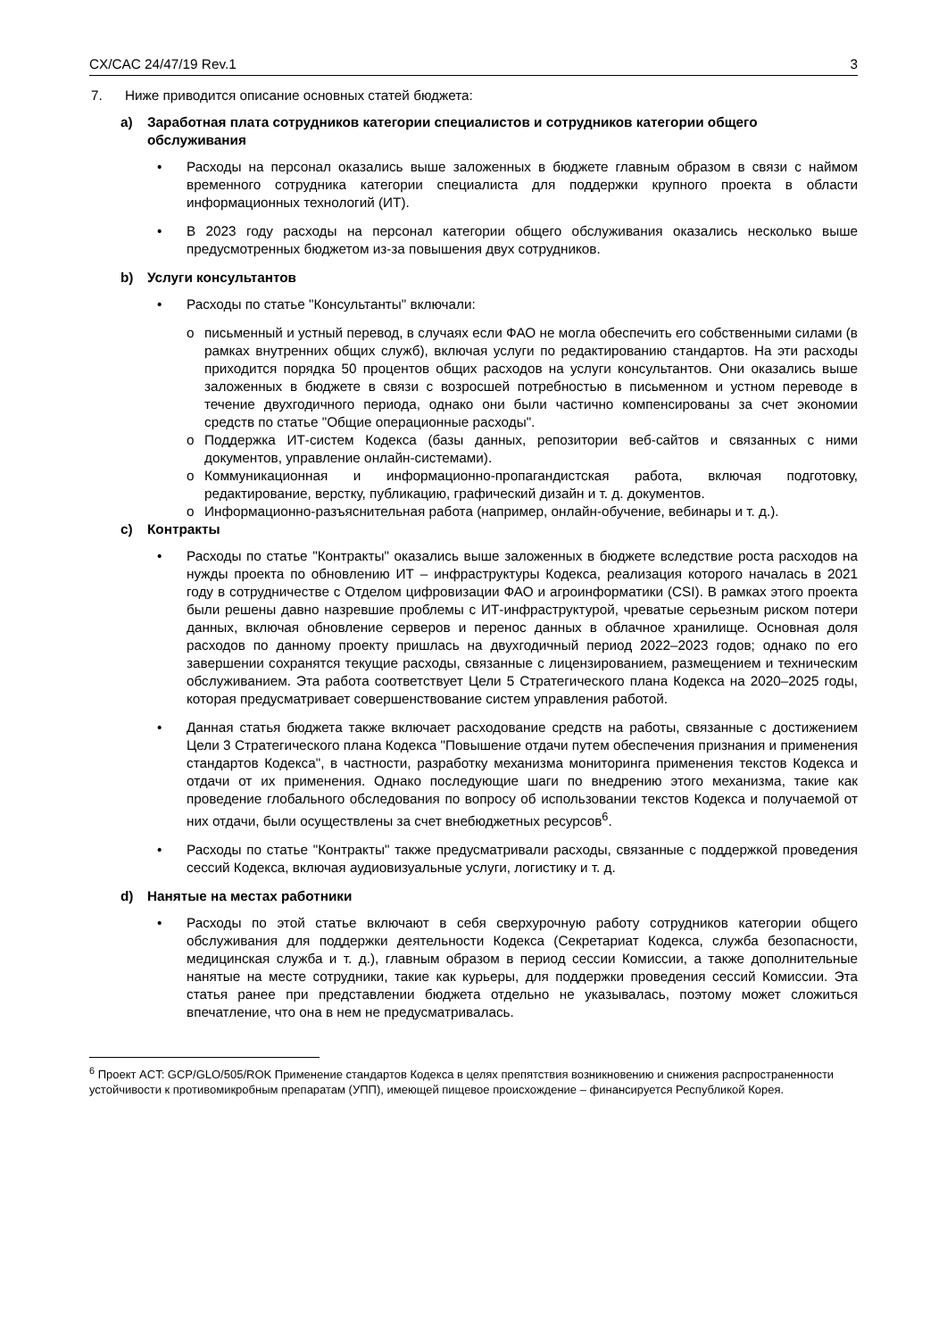CX/CAC 24/47/19 Rev.1 3
7. Ниже приводится описание основных статей бюджета:
a) Заработная плата сотрудников категории специалистов и сотрудников категории общего обслуживания
• Расходы на персонал оказались выше заложенных в бюджете главным образом в связи с наймом временного сотрудника категории специалиста для поддержки крупного проекта в области информационных технологий (ИТ).
• В 2023 году расходы на персонал категории общего обслуживания оказались несколько выше предусмотренных бюджетом из-за повышения двух сотрудников.
b) Услуги консультантов
• Расходы по статье "Консультанты" включали:
o письменный и устный перевод, в случаях если ФАО не могла обеспечить его собственными силами (в рамках внутренних общих служб), включая услуги по редактированию стандартов. На эти расходы приходится порядка 50 процентов общих расходов на услуги консультантов. Они оказались выше заложенных в бюджете в связи с возросшей потребностью в письменном и устном переводе в течение двухгодичного периода, однако они были частично компенсированы за счет экономии средств по статье "Общие операционные расходы".
o Поддержка ИТ-систем Кодекса (базы данных, репозитории веб-сайтов и связанных с ними документов, управление онлайн-системами).
o Коммуникационная и информационно-пропагандистская работа, включая подготовку, редактирование, верстку, публикацию, графический дизайн и т. д. документов.
o Информационно-разъяснительная работа (например, онлайн-обучение, вебинары и т. д.).
c) Контракты
• Расходы по статье "Контракты" оказались выше заложенных в бюджете вследствие роста расходов на нужды проекта по обновлению ИТ – инфраструктуры Кодекса, реализация которого началась в 2021 году в сотрудничестве с Отделом цифровизации ФАО и агроинформатики (CSI). В рамках этого проекта были решены давно назревшие проблемы с ИТ-инфраструктурой, чреватые серьезным риском потери данных, включая обновление серверов и перенос данных в облачное хранилище. Основная доля расходов по данному проекту пришлась на двухгодичный период 2022–2023 годов; однако по его завершении сохранятся текущие расходы, связанные с лицензированием, размещением и техническим обслуживанием. Эта работа соответствует Цели 5 Стратегического плана Кодекса на 2020–2025 годы, которая предусматривает совершенствование систем управления работой.
• Данная статья бюджета также включает расходование средств на работы, связанные с достижением Цели 3 Стратегического плана Кодекса "Повышение отдачи путем обеспечения признания и применения стандартов Кодекса", в частности, разработку механизма мониторинга применения текстов Кодекса и отдачи от их применения. Однако последующие шаги по внедрению этого механизма, такие как проведение глобального обследования по вопросу об использовании текстов Кодекса и получаемой от них отдачи, были осуществлены за счет внебюджетных ресурсов<sup>6</sup>.
• Расходы по статье "Контракты" также предусматривали расходы, связанные с поддержкой проведения сессий Кодекса, включая аудиовизуальные услуги, логистику и т. д.
d) Нанятые на местах работники
• Расходы по этой статье включают в себя сверхурочную работу сотрудников категории общего обслуживания для поддержки деятельности Кодекса (Секретариат Кодекса, служба безопасности, медицинская служба и т. д.), главным образом в период сессии Комиссии, а также дополнительные нанятые на месте сотрудники, такие как курьеры, для поддержки проведения сессий Комиссии. Эта статья ранее при представлении бюджета отдельно не указывалась, поэтому может сложиться впечатление, что она в нем не предусматривалась.
<sup>6</sup> Проект ACT: GCP/GLO/505/ROK Применение стандартов Кодекса в целях препятствия возникновению и снижения распространенности устойчивости к противомикробным препаратам (УПП), имеющей пищевое происхождение – финансируется Республикой Корея.